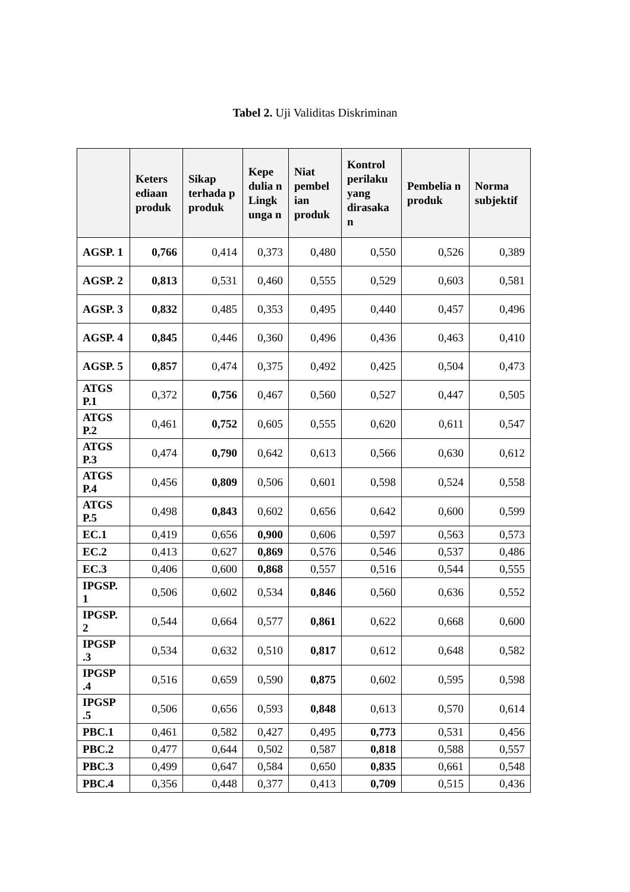Tabel 2. Uji Validitas Diskriminan
| | Keters ediaan produk | Sikap terhada p produk | Kepe dulia n Lingk unga n | Niat pembel ian produk | Kontrol perilaku yang dirasaka n | Pembelia n produk | Norma subjektif |
| --- | --- | --- | --- | --- | --- | --- | --- |
| AGSP. 1 | 0,766 | 0,414 | 0,373 | 0,480 | 0,550 | 0,526 | 0,389 |
| AGSP. 2 | 0,813 | 0,531 | 0,460 | 0,555 | 0,529 | 0,603 | 0,581 |
| AGSP. 3 | 0,832 | 0,485 | 0,353 | 0,495 | 0,440 | 0,457 | 0,496 |
| AGSP. 4 | 0,845 | 0,446 | 0,360 | 0,496 | 0,436 | 0,463 | 0,410 |
| AGSP. 5 | 0,857 | 0,474 | 0,375 | 0,492 | 0,425 | 0,504 | 0,473 |
| ATGS P.1 | 0,372 | 0,756 | 0,467 | 0,560 | 0,527 | 0,447 | 0,505 |
| ATGS P.2 | 0,461 | 0,752 | 0,605 | 0,555 | 0,620 | 0,611 | 0,547 |
| ATGS P.3 | 0,474 | 0,790 | 0,642 | 0,613 | 0,566 | 0,630 | 0,612 |
| ATGS P.4 | 0,456 | 0,809 | 0,506 | 0,601 | 0,598 | 0,524 | 0,558 |
| ATGS P.5 | 0,498 | 0,843 | 0,602 | 0,656 | 0,642 | 0,600 | 0,599 |
| EC.1 | 0,419 | 0,656 | 0,900 | 0,606 | 0,597 | 0,563 | 0,573 |
| EC.2 | 0,413 | 0,627 | 0,869 | 0,576 | 0,546 | 0,537 | 0,486 |
| EC.3 | 0,406 | 0,600 | 0,868 | 0,557 | 0,516 | 0,544 | 0,555 |
| IPGSP. 1 | 0,506 | 0,602 | 0,534 | 0,846 | 0,560 | 0,636 | 0,552 |
| IPGSP. 2 | 0,544 | 0,664 | 0,577 | 0,861 | 0,622 | 0,668 | 0,600 |
| IPGSP .3 | 0,534 | 0,632 | 0,510 | 0,817 | 0,612 | 0,648 | 0,582 |
| IPGSP .4 | 0,516 | 0,659 | 0,590 | 0,875 | 0,602 | 0,595 | 0,598 |
| IPGSP .5 | 0,506 | 0,656 | 0,593 | 0,848 | 0,613 | 0,570 | 0,614 |
| PBC.1 | 0,461 | 0,582 | 0,427 | 0,495 | 0,773 | 0,531 | 0,456 |
| PBC.2 | 0,477 | 0,644 | 0,502 | 0,587 | 0,818 | 0,588 | 0,557 |
| PBC.3 | 0,499 | 0,647 | 0,584 | 0,650 | 0,835 | 0,661 | 0,548 |
| PBC.4 | 0,356 | 0,448 | 0,377 | 0,413 | 0,709 | 0,515 | 0,436 |